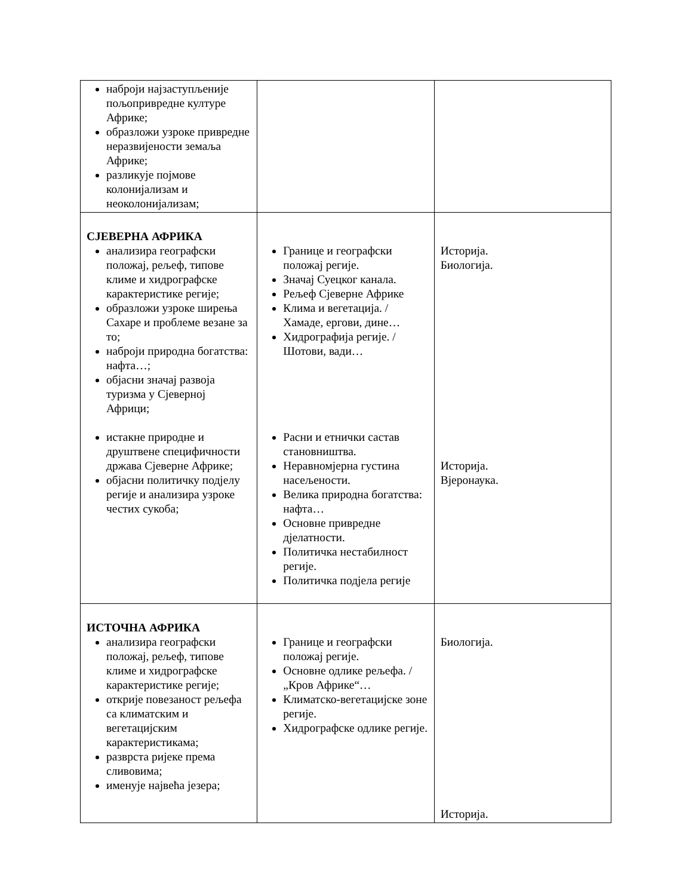| наброји најзаступљеније пољопривредне културе Африке; образложи узроке привредне неразвијености земаља Африке; разликује појмове колонијализам и неоколонијализам; | | |
| СЈЕВЕРНА АФРИКА анализира географски положај, рељеф, типове климе и хидрографске карактеристике регије; образложи узроке ширења Сахаре и проблеме везане за то; наброји природна богатства: нафта…; објасни значај развоја туризма у Сјеверној Африци; истакне природне и друштвене специфичности држава Сјеверне Африке; објасни политичку подјелу регије и анализира узроке честих сукоба; | Границе и географски положај регије. Значај Суецког канала. Рељеф Сјеверне Африке Клима и вегетација. / Хамаде, ергови, дине… Хидрографија регије. / Шотови, вади… Расни и етнички састав становништва. Неравномјерна густина насељености. Велика природна богатства: нафта… Основне привредне дјелатности. Политичка нестабилност регије. Политичка подјела регије | Историја. Биологија. Историја. Вјеронаука. |
| ИСТОЧНА АФРИКА анализира географски положај, рељеф, типове климе и хидрографске карактеристике регије; открије повезаност рељефа са климатским и вегетацијским карактеристикама; разврста ријеке према сливовима; именује највећа језера; | Границе и географски положај регије. Основне одлике рељефа. / „Кров Африке“… Климатско-вегетацијске зоне регије. Хидрографске одлике регије. | Биологија. Историја. |